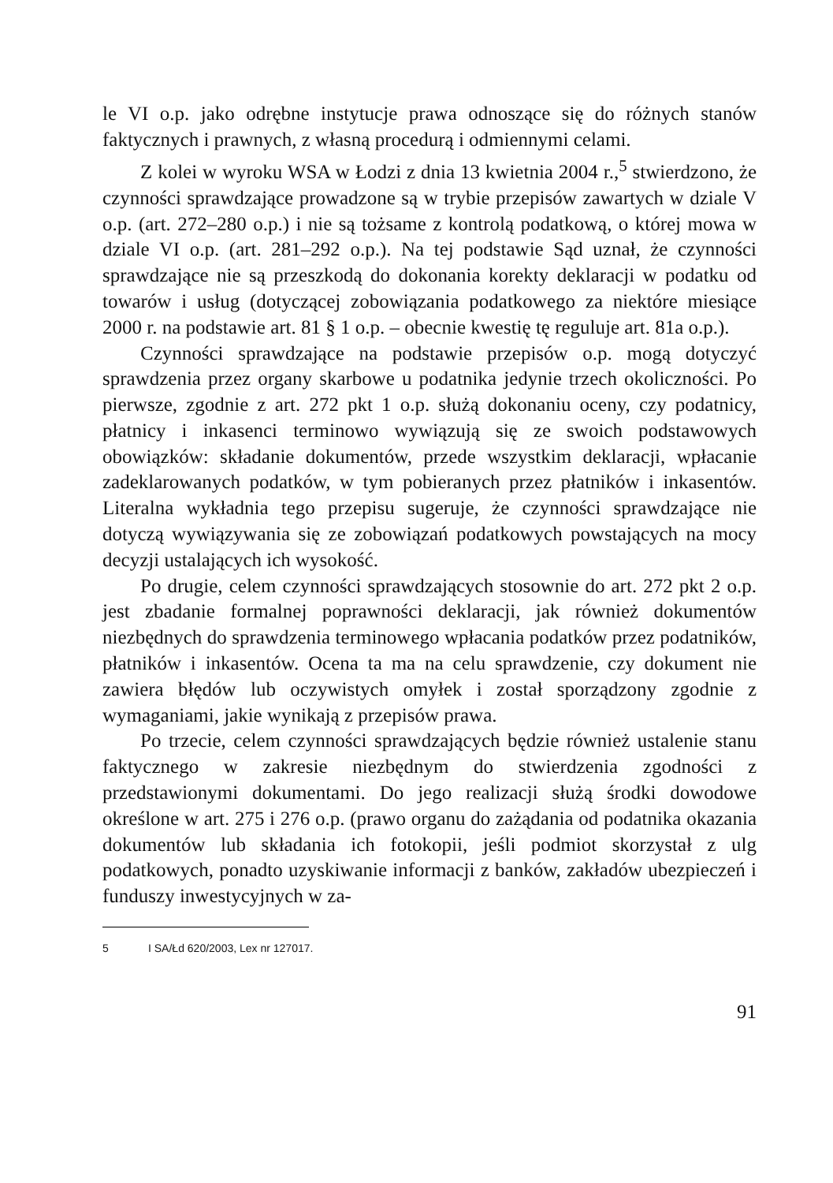le VI o.p. jako odrębne instytucje prawa odnoszące się do różnych stanów faktycznych i prawnych, z własną procedurą i odmiennymi celami.
Z kolei w wyroku WSA w Łodzi z dnia 13 kwietnia 2004 r.,<sup>5</sup> stwierdzono, że czynności sprawdzające prowadzone są w trybie przepisów zawartych w dziale V o.p. (art. 272–280 o.p.) i nie są tożsame z kontrolą podatkową, o której mowa w dziale VI o.p. (art. 281–292 o.p.). Na tej podstawie Sąd uznał, że czynności sprawdzające nie są przeszkodą do dokonania korekty deklaracji w podatku od towarów i usług (dotyczącej zobowiązania podatkowego za niektóre miesiące 2000 r. na podstawie art. 81 § 1 o.p. – obecnie kwestię tę reguluje art. 81a o.p.).
Czynności sprawdzające na podstawie przepisów o.p. mogą dotyczyć sprawdzenia przez organy skarbowe u podatnika jedynie trzech okoliczności. Po pierwsze, zgodnie z art. 272 pkt 1 o.p. służą dokonaniu oceny, czy podatnicy, płatnicy i inkasenci terminowo wywiązują się ze swoich podstawowych obowiązków: składanie dokumentów, przede wszystkim deklaracji, wpłacanie zadeklarowanych podatków, w tym pobieranych przez płatników i inkasentów. Literalna wykładnia tego przepisu sugeruje, że czynności sprawdzające nie dotyczą wywiązywania się ze zobowiązań podatkowych powstających na mocy decyzji ustalających ich wysokość.
Po drugie, celem czynności sprawdzających stosownie do art. 272 pkt 2 o.p. jest zbadanie formalnej poprawności deklaracji, jak również dokumentów niezbędnych do sprawdzenia terminowego wpłacania podatków przez podatników, płatników i inkasentów. Ocena ta ma na celu sprawdzenie, czy dokument nie zawiera błędów lub oczywistych omyłek i został sporządzony zgodnie z wymaganiami, jakie wynikają z przepisów prawa.
Po trzecie, celem czynności sprawdzających będzie również ustalenie stanu faktycznego w zakresie niezbędnym do stwierdzenia zgodności z przedstawionymi dokumentami. Do jego realizacji służą środki dowodowe określone w art. 275 i 276 o.p. (prawo organu do zażądania od podatnika okazania dokumentów lub składania ich fotokopii, jeśli podmiot skorzystał z ulg podatkowych, ponadto uzyskiwanie informacji z banków, zakładów ubezpieczeń i funduszy inwestycyjnych w za-
5 I SA/Łd 620/2003, Lex nr 127017.
91